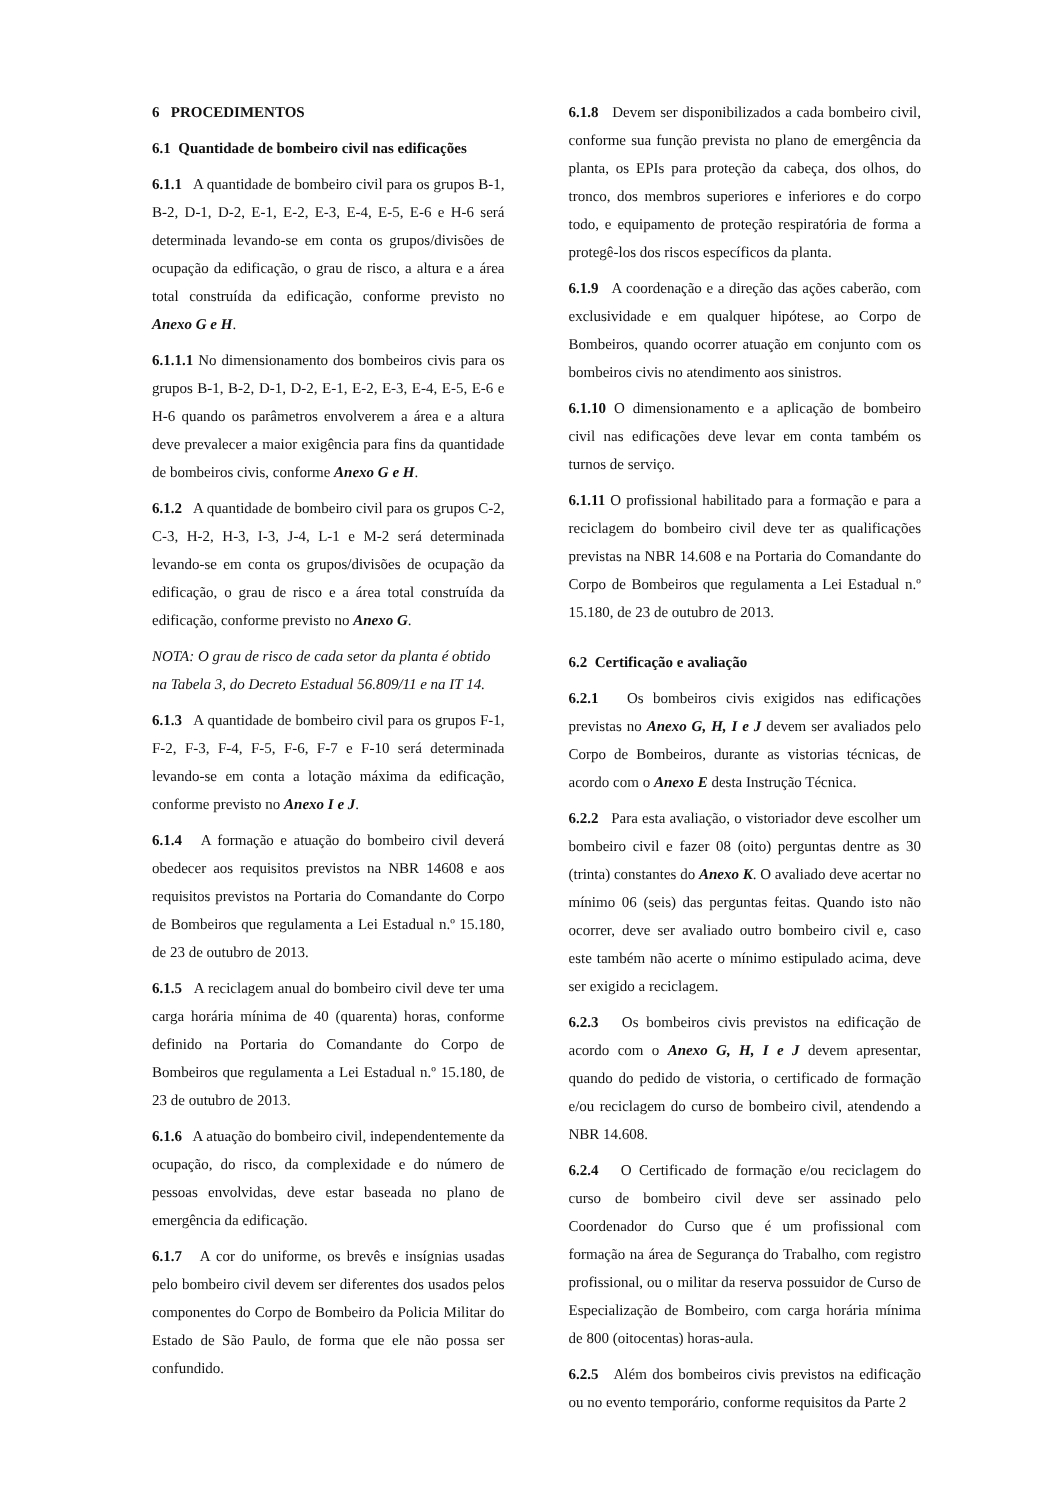6 PROCEDIMENTOS
6.1 Quantidade de bombeiro civil nas edificações
6.1.1 A quantidade de bombeiro civil para os grupos B-1, B-2, D-1, D-2, E-1, E-2, E-3, E-4, E-5, E-6 e H-6 será determinada levando-se em conta os grupos/divisões de ocupação da edificação, o grau de risco, a altura e a área total construída da edificação, conforme previsto no Anexo G e H.
6.1.1.1 No dimensionamento dos bombeiros civis para os grupos B-1, B-2, D-1, D-2, E-1, E-2, E-3, E-4, E-5, E-6 e H-6 quando os parâmetros envolverem a área e a altura deve prevalecer a maior exigência para fins da quantidade de bombeiros civis, conforme Anexo G e H.
6.1.2 A quantidade de bombeiro civil para os grupos C-2, C-3, H-2, H-3, I-3, J-4, L-1 e M-2 será determinada levando-se em conta os grupos/divisões de ocupação da edificação, o grau de risco e a área total construída da edificação, conforme previsto no Anexo G.
NOTA: O grau de risco de cada setor da planta é obtido na Tabela 3, do Decreto Estadual 56.809/11 e na IT 14.
6.1.3 A quantidade de bombeiro civil para os grupos F-1, F-2, F-3, F-4, F-5, F-6, F-7 e F-10 será determinada levando-se em conta a lotação máxima da edificação, conforme previsto no Anexo I e J.
6.1.4 A formação e atuação do bombeiro civil deverá obedecer aos requisitos previstos na NBR 14608 e aos requisitos previstos na Portaria do Comandante do Corpo de Bombeiros que regulamenta a Lei Estadual n.º 15.180, de 23 de outubro de 2013.
6.1.5 A reciclagem anual do bombeiro civil deve ter uma carga horária mínima de 40 (quarenta) horas, conforme definido na Portaria do Comandante do Corpo de Bombeiros que regulamenta a Lei Estadual n.º 15.180, de 23 de outubro de 2013.
6.1.6 A atuação do bombeiro civil, independentemente da ocupação, do risco, da complexidade e do número de pessoas envolvidas, deve estar baseada no plano de emergência da edificação.
6.1.7 A cor do uniforme, os brevês e insígnias usadas pelo bombeiro civil devem ser diferentes dos usados pelos componentes do Corpo de Bombeiro da Policia Militar do Estado de São Paulo, de forma que ele não possa ser confundido.
6.1.8 Devem ser disponibilizados a cada bombeiro civil, conforme sua função prevista no plano de emergência da planta, os EPIs para proteção da cabeça, dos olhos, do tronco, dos membros superiores e inferiores e do corpo todo, e equipamento de proteção respiratória de forma a protegê-los dos riscos específicos da planta.
6.1.9 A coordenação e a direção das ações caberão, com exclusividade e em qualquer hipótese, ao Corpo de Bombeiros, quando ocorrer atuação em conjunto com os bombeiros civis no atendimento aos sinistros.
6.1.10 O dimensionamento e a aplicação de bombeiro civil nas edificações deve levar em conta também os turnos de serviço.
6.1.11 O profissional habilitado para a formação e para a reciclagem do bombeiro civil deve ter as qualificações previstas na NBR 14.608 e na Portaria do Comandante do Corpo de Bombeiros que regulamenta a Lei Estadual n.º 15.180, de 23 de outubro de 2013.
6.2 Certificação e avaliação
6.2.1 Os bombeiros civis exigidos nas edificações previstas no Anexo G, H, I e J devem ser avaliados pelo Corpo de Bombeiros, durante as vistorias técnicas, de acordo com o Anexo E desta Instrução Técnica.
6.2.2 Para esta avaliação, o vistoriador deve escolher um bombeiro civil e fazer 08 (oito) perguntas dentre as 30 (trinta) constantes do Anexo K. O avaliado deve acertar no mínimo 06 (seis) das perguntas feitas. Quando isto não ocorrer, deve ser avaliado outro bombeiro civil e, caso este também não acerte o mínimo estipulado acima, deve ser exigido a reciclagem.
6.2.3 Os bombeiros civis previstos na edificação de acordo com o Anexo G, H, I e J devem apresentar, quando do pedido de vistoria, o certificado de formação e/ou reciclagem do curso de bombeiro civil, atendendo a NBR 14.608.
6.2.4 O Certificado de formação e/ou reciclagem do curso de bombeiro civil deve ser assinado pelo Coordenador do Curso que é um profissional com formação na área de Segurança do Trabalho, com registro profissional, ou o militar da reserva possuidor de Curso de Especialização de Bombeiro, com carga horária mínima de 800 (oitocentas) horas-aula.
6.2.5 Além dos bombeiros civis previstos na edificação ou no evento temporário, conforme requisitos da Parte 2